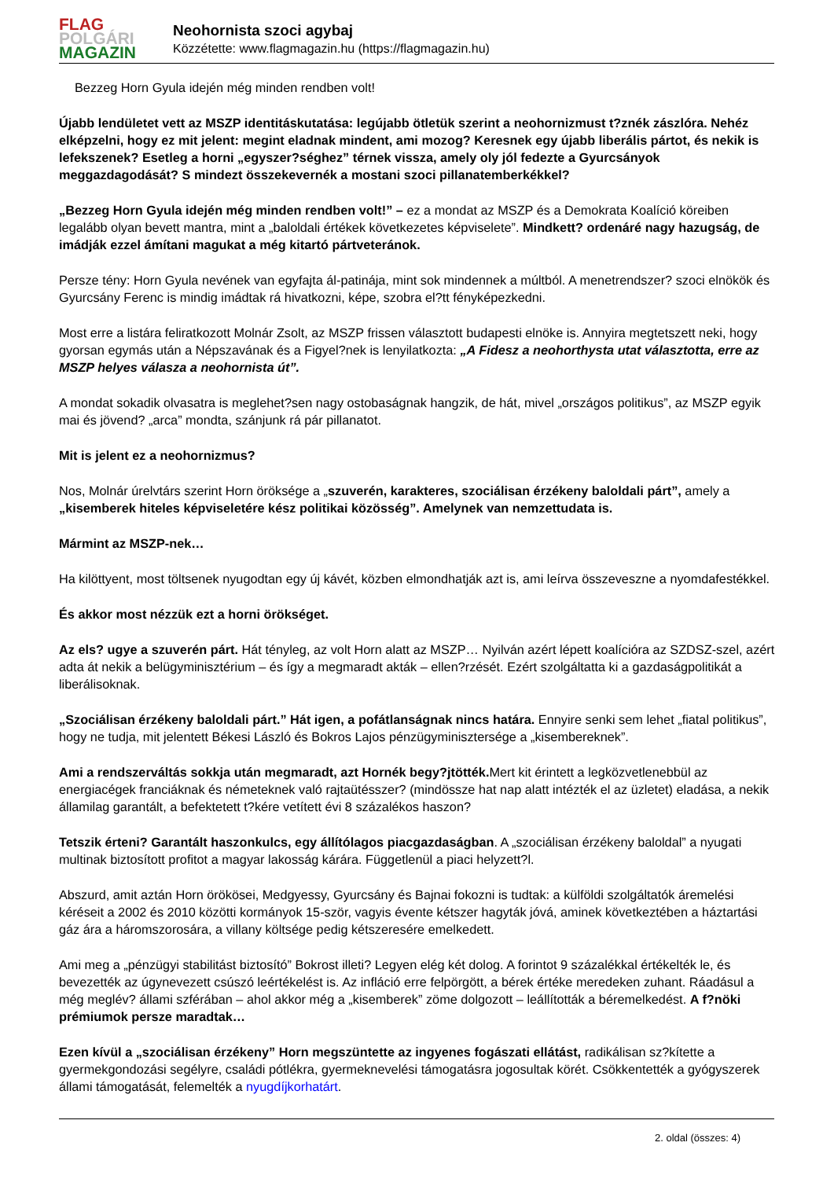FLAG
POLGÁRI
MAGAZIN
Neohornista szoci agybaj
Közzétette: www.flagmagazin.hu (https://flagmagazin.hu)
Bezzeg Horn Gyula idején még minden rendben volt!
Újabb lendületet vett az MSZP identitáskutatása: legújabb ötletük szerint a neohornizmust t?znék zászlóra. Nehéz elképzelni, hogy ez mit jelent: megint eladnak mindent, ami mozog? Keresnek egy újabb liberális pártot, és nekik is lefekszenek? Esetleg a horni „egyszer?séghez” térnek vissza, amely oly jól fedezte a Gyurcsányok meggazdagodását? S mindezt összekevernék a mostani szoci pillanatemberkékkel?
„Bezzeg Horn Gyula idején még minden rendben volt!” – ez a mondat az MSZP és a Demokrata Koalíció köreiben legalább olyan bevett mantra, mint a „baloldali értékek következetes képviselete”. Mindkett? ordenáré nagy hazugság, de imádják ezzel ámítani magukat a még kitartó pártveteránok.
Persze tény: Horn Gyula nevének van egyfajta ál-patinája, mint sok mindennek a múltból. A menetrendszer? szoci elnökök és Gyurcsány Ferenc is mindig imádtak rá hivatkozni, képe, szobra el?tt fényképezkedni.
Most erre a listára feliratkozott Molnár Zsolt, az MSZP frissen választott budapesti elnöke is. Annyira megtetszett neki, hogy gyorsan egymás után a Népszavának és a Figyel?nek is lenyilatkozta: „A Fidesz a neohorthysta utat választotta, erre az MSZP helyes válasza a neohornista út”.
A mondat sokadik olvasatra is meglehet?sen nagy ostobaságnak hangzik, de hát, mivel „országos politikus”, az MSZP egyik mai és jövend? „arca” mondta, szánjunk rá pár pillanatot.
Mit is jelent ez a neohornizmus?
Nos, Molnár úrelvtárs szerint Horn öröksége a „szuverén, karakteres, szociálisan érzékeny baloldali párt”, amely a „kisemberek hiteles képviseletére kész politikai közösség”. Amelynek van nemzettudata is.
Mármint az MSZP-nek…
Ha kilöttyent, most töltsenek nyugodtan egy új kávét, közben elmondhatják azt is, ami leírva összeveszne a nyomdafestékkel.
És akkor most nézzük ezt a horni örökséget.
Az els? ugye a szuverén párt. Hát tényleg, az volt Horn alatt az MSZP… Nyilván azért lépett koalícióra az SZDSZ-szel, azért adta át nekik a belügyminisztérium – és így a megmaradt akták – ellen?rzését. Ezért szolgáltatta ki a gazdaságpolitikát a liberálisoknak.
„Szociálisan érzékeny baloldali párt.” Hát igen, a pofátlanságnak nincs határa. Ennyire senki sem lehet „fiatal politikus”, hogy ne tudja, mit jelentett Békesi László és Bokros Lajos pénzügyminisztersége a „kisembereknek”.
Ami a rendszerváltás sokkja után megmaradt, azt Hornék begy?jtötték. Mert kit érintett a legközvetlenebbül az energiacégek franciáknak és németeknek való rajtaütésszer? (mindössze hat nap alatt intézték el az üzletet) eladása, a nekik államilag garantált, a befektetett t?kére vetített évi 8 százalékos haszon?
Tetszik érteni? Garantált haszonkulcs, egy állítólagos piacgazdaságban. A „szociálisan érzékeny baloldal” a nyugati multinak biztosított profitot a magyar lakosság kárára. Függetlenül a piaci helyzett?l.
Abszurd, amit aztán Horn örökösei, Medgyessy, Gyurcsány és Bajnai fokozni is tudtak: a külföldi szolgáltatók áremelési kéréseit a 2002 és 2010 közötti kormányok 15-ször, vagyis évente kétszer hagyták jóvá, aminek következtében a háztartási gáz ára a háromszorosára, a villany költsége pedig kétszeresére emelkedett.
Ami meg a „pénzügyi stabilitást biztosító” Bokrost illeti? Legyen elég két dolog. A forintot 9 százalékkal értékelték le, és bevezették az úgynevezett csúszó leértékelést is. Az infláció erre felpörgött, a bérek értéke meredeken zuhant. Ráadásul a még meglév? állami szférában – ahol akkor még a „kisemberek” zöme dolgozott – leállították a béremelkedést. A f?nöki prémiumok persze maradtak…
Ezen kívül a „szociálisan érzékeny” Horn megszüntette az ingyenes fogászati ellátást, radikálisan sz?kítette a gyermekgondozási segélyre, családi pótlékra, gyermeknevelési támogatásra jogosultak körét. Csökkentették a gyógyszerek állami támogatását, felemelték a nyugdíjkorhatárt.
2. oldal (összes: 4)